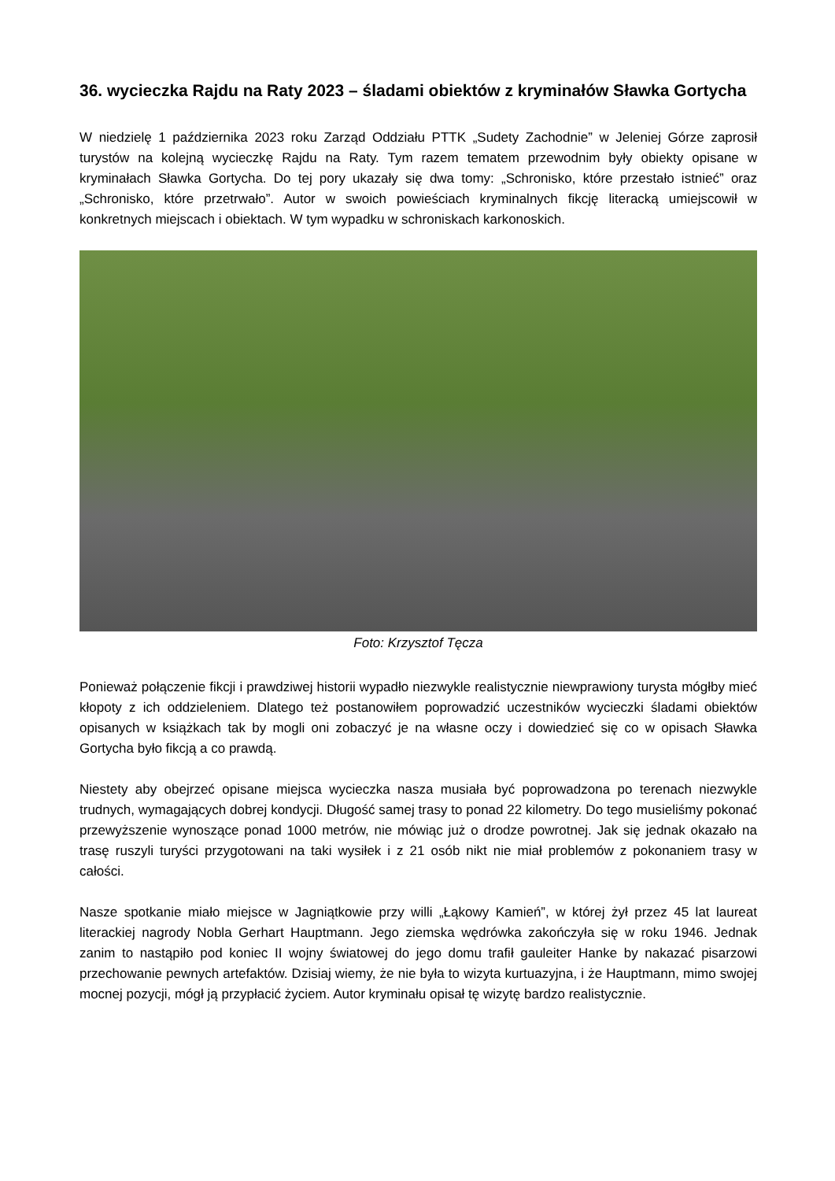36. wycieczka Rajdu na Raty 2023 – śladami obiektów z kryminałów Sławka Gortycha
W niedzielę 1 października 2023 roku Zarząd Oddziału PTTK „Sudety Zachodnie” w Jeleniej Górze zaprosił turystów na kolejną wycieczkę Rajdu na Raty. Tym razem tematem przewodnim były obiekty opisane w kryminałach Sławka Gortycha. Do tej pory ukazały się dwa tomy: „Schronisko, które przestało istnieć” oraz „Schronisko, które przetrwało”. Autor w swoich powieściach kryminalnych fikcję literacką umiejscowił w konkretnych miejscach i obiektach. W tym wypadku w schroniskach karkonoskich.
Foto: Krzysztof Tęcza
Ponieważ połączenie fikcji i prawdziwej historii wypadło niezwykle realistycznie niewprawiony turysta mógłby mieć kłopoty z ich oddzieleniem. Dlatego też postanowiłem poprowadzić uczestników wycieczki śladami obiektów opisanych w książkach tak by mogli oni zobaczyć je na własne oczy i dowiedzieć się co w opisach Sławka Gortycha było fikcją a co prawdą.
Niestety aby obejrzeć opisane miejsca wycieczka nasza musiała być poprowadzona po terenach niezwykle trudnych, wymagających dobrej kondycji. Długość samej trasy to ponad 22 kilometry. Do tego musieliśmy pokonać przewyższenie wynoszące ponad 1000 metrów, nie mówiąc już o drodze powrotnej. Jak się jednak okazało na trasę ruszyli turyści przygotowani na taki wysiłek i z 21 osób nikt nie miał problemów z pokonaniem trasy w całości.
Nasze spotkanie miało miejsce w Jagniątkowie przy willi „Łąkowy Kamień”, w której żył przez 45 lat laureat literackiej nagrody Nobla Gerhart Hauptmann. Jego ziemska wędrówka zakończyła się w roku 1946. Jednak zanim to nastąpiło pod koniec II wojny światowej do jego domu trafił gauleiter Hanke by nakazać pisarzowi przechowanie pewnych artefaktów. Dzisiaj wiemy, że nie była to wizyta kurtuazyjna, i że Hauptmann, mimo swojej mocnej pozycji, mógł ją przypłacić życiem. Autor kryminału opisał tę wizytę bardzo realistycznie.